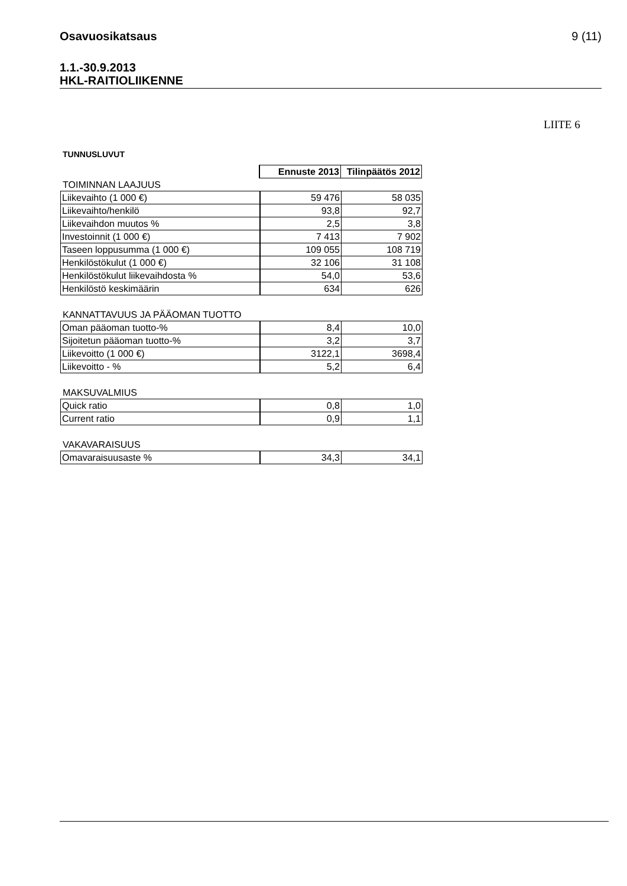Osavuosikatsaus 9 (11)
1.1.-30.9.2013
HKL-RAITIOLIIKENNE
LIITE 6
TUNNUSLUVUT
| | Ennuste 2013 | Tilinpäätös 2012 |
TOIMINNAN LAAJUUS
| Liikevaihto (1 000 €) | 59 476 | 58 035 |
| Liikevaihto/henkilö | 93,8 | 92,7 |
| Liikevaihdon muutos % | 2,5 | 3,8 |
| Investoinnit (1 000 €) | 7 413 | 7 902 |
| Taseen loppusumma (1 000 €) | 109 055 | 108 719 |
| Henkilöstökulut (1 000 €) | 32 106 | 31 108 |
| Henkilöstökulut liikevaihdosta % | 54,0 | 53,6 |
| Henkilöstö keskimäärin | 634 | 626 |
KANNATTAVUUS JA PÄÄOMAN TUOTTO
| Oman pääoman tuotto-% | 8,4 | 10,0 |
| Sijoitetun pääoman tuotto-% | 3,2 | 3,7 |
| Liikevoitto (1 000 €) | 3122,1 | 3698,4 |
| Liikevoitto - % | 5,2 | 6,4 |
MAKSUVALMIUS
| Quick ratio | 0,8 | 1,0 |
| Current ratio | 0,9 | 1,1 |
VAKAVARAISUUS
| Omavaraisuusaste % | 34,3 | 34,1 |